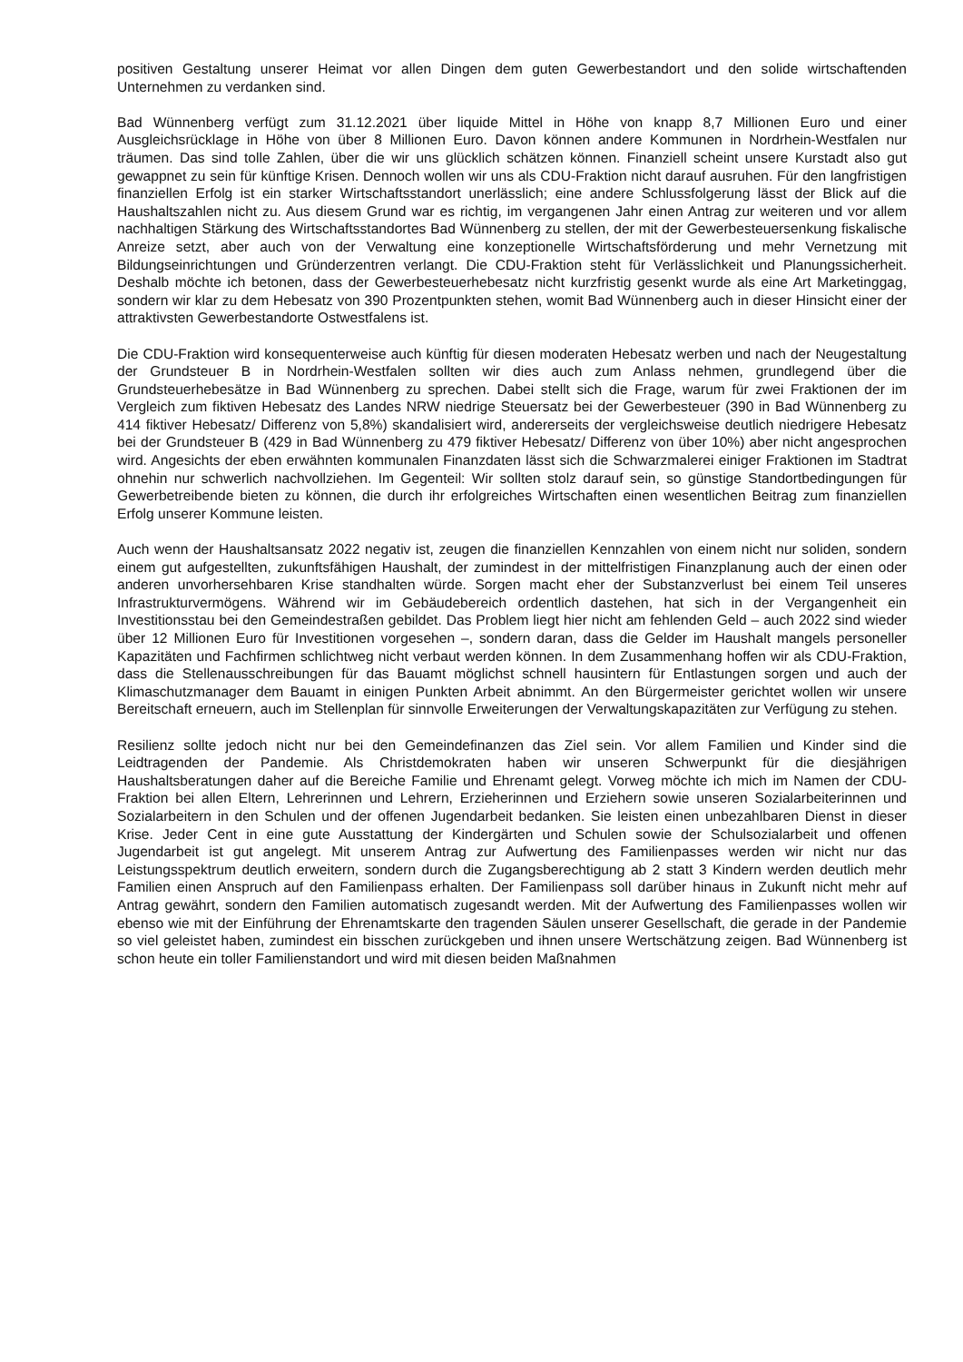positiven Gestaltung unserer Heimat vor allen Dingen dem guten Gewerbestandort und den solide wirtschaftenden Unternehmen zu verdanken sind.
Bad Wünnenberg verfügt zum 31.12.2021 über liquide Mittel in Höhe von knapp 8,7 Millionen Euro und einer Ausgleichsrücklage in Höhe von über 8 Millionen Euro. Davon können andere Kommunen in Nordrhein-Westfalen nur träumen. Das sind tolle Zahlen, über die wir uns glücklich schätzen können. Finanziell scheint unsere Kurstadt also gut gewappnet zu sein für künftige Krisen. Dennoch wollen wir uns als CDU-Fraktion nicht darauf ausruhen. Für den langfristigen finanziellen Erfolg ist ein starker Wirtschaftsstandort unerlässlich; eine andere Schlussfolgerung lässt der Blick auf die Haushaltszahlen nicht zu. Aus diesem Grund war es richtig, im vergangenen Jahr einen Antrag zur weiteren und vor allem nachhaltigen Stärkung des Wirtschaftsstandortes Bad Wünnenberg zu stellen, der mit der Gewerbesteuersenkung fiskalische Anreize setzt, aber auch von der Verwaltung eine konzeptionelle Wirtschaftsförderung und mehr Vernetzung mit Bildungseinrichtungen und Gründerzentren verlangt. Die CDU-Fraktion steht für Verlässlichkeit und Planungssicherheit. Deshalb möchte ich betonen, dass der Gewerbesteuerhebesatz nicht kurzfristig gesenkt wurde als eine Art Marketinggag, sondern wir klar zu dem Hebesatz von 390 Prozentpunkten stehen, womit Bad Wünnenberg auch in dieser Hinsicht einer der attraktivsten Gewerbestandorte Ostwestfalens ist.
Die CDU-Fraktion wird konsequenterweise auch künftig für diesen moderaten Hebesatz werben und nach der Neugestaltung der Grundsteuer B in Nordrhein-Westfalen sollten wir dies auch zum Anlass nehmen, grundlegend über die Grundsteuerhebesätze in Bad Wünnenberg zu sprechen. Dabei stellt sich die Frage, warum für zwei Fraktionen der im Vergleich zum fiktiven Hebesatz des Landes NRW niedrige Steuersatz bei der Gewerbesteuer (390 in Bad Wünnenberg zu 414 fiktiver Hebesatz/ Differenz von 5,8%) skandalisiert wird, andererseits der vergleichsweise deutlich niedrigere Hebesatz bei der Grundsteuer B (429 in Bad Wünnenberg zu 479 fiktiver Hebesatz/ Differenz von über 10%) aber nicht angesprochen wird. Angesichts der eben erwähnten kommunalen Finanzdaten lässt sich die Schwarzmalerei einiger Fraktionen im Stadtrat ohnehin nur schwerlich nachvollziehen. Im Gegenteil: Wir sollten stolz darauf sein, so günstige Standortbedingungen für Gewerbetreibende bieten zu können, die durch ihr erfolgreiches Wirtschaften einen wesentlichen Beitrag zum finanziellen Erfolg unserer Kommune leisten.
Auch wenn der Haushaltsansatz 2022 negativ ist, zeugen die finanziellen Kennzahlen von einem nicht nur soliden, sondern einem gut aufgestellten, zukunftsfähigen Haushalt, der zumindest in der mittelfristigen Finanzplanung auch der einen oder anderen unvorhersehbaren Krise standhalten würde. Sorgen macht eher der Substanzverlust bei einem Teil unseres Infrastrukturvermögens. Während wir im Gebäudebereich ordentlich dastehen, hat sich in der Vergangenheit ein Investitionsstau bei den Gemeindestraßen gebildet. Das Problem liegt hier nicht am fehlenden Geld – auch 2022 sind wieder über 12 Millionen Euro für Investitionen vorgesehen –, sondern daran, dass die Gelder im Haushalt mangels personeller Kapazitäten und Fachfirmen schlichtweg nicht verbaut werden können. In dem Zusammenhang hoffen wir als CDU-Fraktion, dass die Stellenausschreibungen für das Bauamt möglichst schnell hausintern für Entlastungen sorgen und auch der Klimaschutzmanager dem Bauamt in einigen Punkten Arbeit abnimmt. An den Bürgermeister gerichtet wollen wir unsere Bereitschaft erneuern, auch im Stellenplan für sinnvolle Erweiterungen der Verwaltungskapazitäten zur Verfügung zu stehen.
Resilienz sollte jedoch nicht nur bei den Gemeindefinanzen das Ziel sein. Vor allem Familien und Kinder sind die Leidtragenden der Pandemie. Als Christdemokraten haben wir unseren Schwerpunkt für die diesjährigen Haushaltsberatungen daher auf die Bereiche Familie und Ehrenamt gelegt. Vorweg möchte ich mich im Namen der CDU-Fraktion bei allen Eltern, Lehrerinnen und Lehrern, Erzieherinnen und Erziehern sowie unseren Sozialarbeiterinnen und Sozialarbeitern in den Schulen und der offenen Jugendarbeit bedanken. Sie leisten einen unbezahlbaren Dienst in dieser Krise. Jeder Cent in eine gute Ausstattung der Kindergärten und Schulen sowie der Schulsozialarbeit und offenen Jugendarbeit ist gut angelegt. Mit unserem Antrag zur Aufwertung des Familienpasses werden wir nicht nur das Leistungsspektrum deutlich erweitern, sondern durch die Zugangsberechtigung ab 2 statt 3 Kindern werden deutlich mehr Familien einen Anspruch auf den Familienpass erhalten. Der Familienpass soll darüber hinaus in Zukunft nicht mehr auf Antrag gewährt, sondern den Familien automatisch zugesandt werden. Mit der Aufwertung des Familienpasses wollen wir ebenso wie mit der Einführung der Ehrenamtskarte den tragenden Säulen unserer Gesellschaft, die gerade in der Pandemie so viel geleistet haben, zumindest ein bisschen zurückgeben und ihnen unsere Wertschätzung zeigen. Bad Wünnenberg ist schon heute ein toller Familienstandort und wird mit diesen beiden Maßnahmen